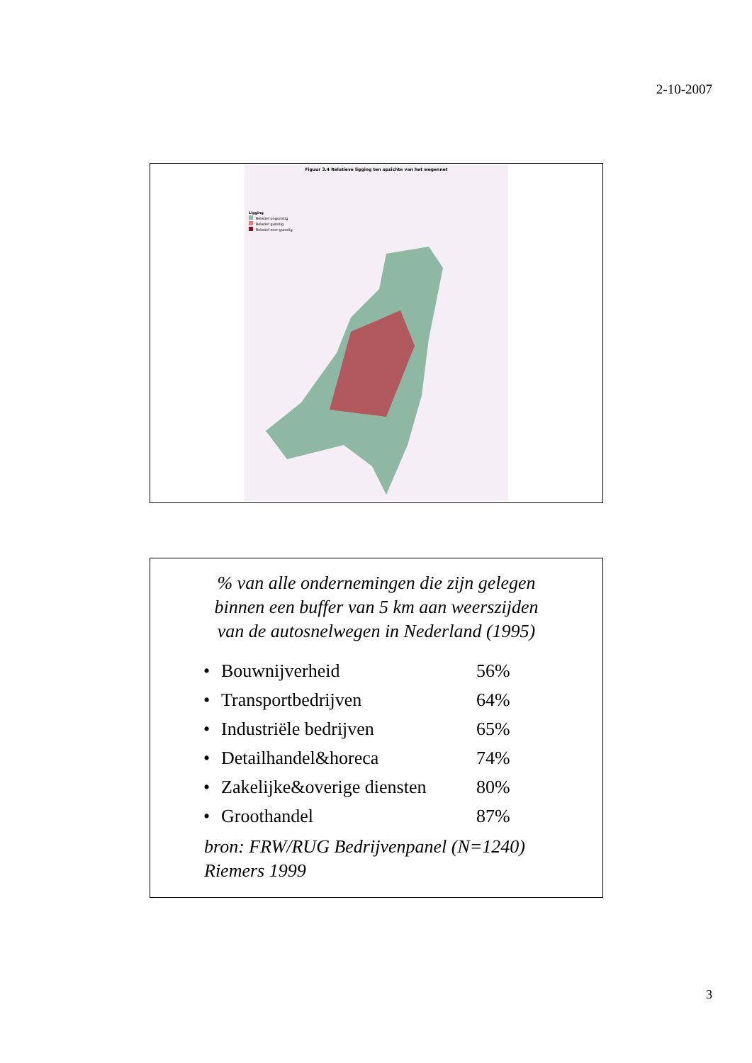2-10-2007
Figuur 3.4 Relatieve ligging ten opzichte van het wegennet
Ligging
Relatief ongunstig
Relatief gunstig
Relatief zeer gunstig
% van alle ondernemingen die zijn gelegen
binnen een buffer van 5 km aan weerszijden
van de autosnelwegen in Nederland (1995)
• Bouwnijverheid 56%
• Transportbedrijven 64%
• Industriële bedrijven 65%
• Detailhandel&horeca 74%
• Zakelijke&overige diensten 80%
• Groothandel 87%
bron: FRW/RUG Bedrijvenpanel (N=1240)
Riemers 1999
3